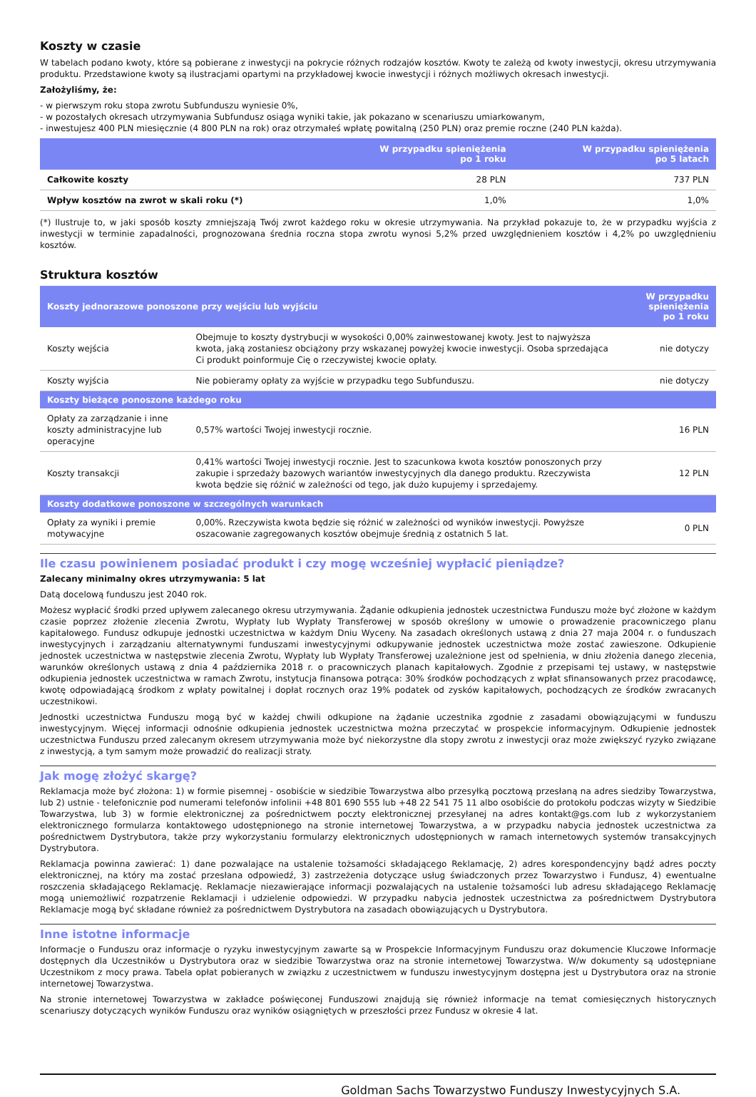Koszty w czasie
W tabelach podano kwoty, które są pobierane z inwestycji na pokrycie różnych rodzajów kosztów. Kwoty te zależą od kwoty inwestycji, okresu utrzymywania produktu. Przedstawione kwoty są ilustracjami opartymi na przykładowej kwocie inwestycji i różnych możliwych okresach inwestycji.
Założyliśmy, że:
- w pierwszym roku stopa zwrotu Subfunduszu wyniesie 0%,
- w pozostałych okresach utrzymywania Subfundusz osiąga wyniki takie, jak pokazano w scenariuszu umiarkowanym,
- inwestujesz 400 PLN miesięcznie (4 800 PLN na rok) oraz otrzymałeś wpłatę powitalną (250 PLN) oraz premie roczne (240 PLN każda).
| | W przypadku spieniężenia po 1 roku | W przypadku spieniężenia po 5 latach |
| --- | --- | --- |
| Całkowite koszty | 28 PLN | 737 PLN |
| Wpływ kosztów na zwrot w skali roku (*) | 1,0% | 1,0% |
(*) Ilustruje to, w jaki sposób koszty zmniejszają Twój zwrot każdego roku w okresie utrzymywania. Na przykład pokazuje to, że w przypadku wyjścia z inwestycji w terminie zapadalności, prognozowana średnia roczna stopa zwrotu wynosi 5,2% przed uwzględnieniem kosztów i 4,2% po uwzględnieniu kosztów.
Struktura kosztów
| Koszty jednorazowe ponoszone przy wejściu lub wyjściu | | W przypadku spieniężenia po 1 roku |
| --- | --- | --- |
| Koszty wejścia | Obejmuje to koszty dystrybucji w wysokości 0,00% zainwestowanej kwoty. Jest to najwyższa kwota, jaką zostaniesz obciążony przy wskazanej powyżej kwocie inwestycji. Osoba sprzedająca Ci produkt poinformuje Cię o rzeczywistej kwocie opłaty. | nie dotyczy |
| Koszty wyjścia | Nie pobieramy opłaty za wyjście w przypadku tego Subfunduszu. | nie dotyczy |
| Koszty bieżące ponoszone każdego roku | | |
| Opłaty za zarządzanie i inne koszty administracyjne lub operacyjne | 0,57% wartości Twojej inwestycji rocznie. | 16 PLN |
| Koszty transakcji | 0,41% wartości Twojej inwestycji rocznie. Jest to szacunkowa kwota kosztów ponoszonych przy zakupie i sprzedaży bazowych wariantów inwestycyjnych dla danego produktu. Rzeczywista kwota będzie się różnić w zależności od tego, jak dużo kupujemy i sprzedajemy. | 12 PLN |
| Koszty dodatkowe ponoszone w szczególnych warunkach | | |
| Opłaty za wyniki i premie motywacyjne | 0,00%. Rzeczywista kwota będzie się różnić w zależności od wyników inwestycji. Powyższe oszacowanie zagregowanych kosztów obejmuje średnią z ostatnich 5 lat. | 0 PLN |
Ile czasu powinienem posiadać produkt i czy mogę wcześniej wypłacić pieniądze?
Zalecany minimalny okres utrzymywania: 5 lat
Datą docelową funduszu jest 2040 rok.
Możesz wypłacić środki przed upływem zalecanego okresu utrzymywania. Żądanie odkupienia jednostek uczestnictwa Funduszu może być złożone w każdym czasie poprzez złożenie zlecenia Zwrotu, Wypłaty lub Wypłaty Transferowej w sposób określony w umowie o prowadzenie pracowniczego planu kapitałowego. Fundusz odkupuje jednostki uczestnictwa w każdym Dniu Wyceny. Na zasadach określonych ustawą z dnia 27 maja 2004 r. o funduszach inwestycyjnych i zarządzaniu alternatywnymi funduszami inwestycyjnymi odkupywanie jednostek uczestnictwa może zostać zawieszone. Odkupienie jednostek uczestnictwa w następstwie zlecenia Zwrotu, Wypłaty lub Wypłaty Transferowej uzależnione jest od spełnienia, w dniu złożenia danego zlecenia, warunków określonych ustawą z dnia 4 października 2018 r. o pracowniczych planach kapitałowych. Zgodnie z przepisami tej ustawy, w następstwie odkupienia jednostek uczestnictwa w ramach Zwrotu, instytucja finansowa potrąca: 30% środków pochodzących z wpłat sfinansowanych przez pracodawcę, kwotę odpowiadającą środkom z wpłaty powitalnej i dopłat rocznych oraz 19% podatek od zysków kapitałowych, pochodzących ze środków zwracanych uczestnikowi.
Jednostki uczestnictwa Funduszu mogą być w każdej chwili odkupione na żądanie uczestnika zgodnie z zasadami obowiązującymi w funduszu inwestycyjnym. Więcej informacji odnośnie odkupienia jednostek uczestnictwa można przeczytać w prospekcie informacyjnym. Odkupienie jednostek uczestnictwa Funduszu przed zalecanym okresem utrzymywania może być niekorzystne dla stopy zwrotu z inwestycji oraz może zwiększyć ryzyko związane z inwestycją, a tym samym może prowadzić do realizacji straty.
Jak mogę złożyć skargę?
Reklamacja może być złożona: 1) w formie pisemnej - osobiście w siedzibie Towarzystwa albo przesyłką pocztową przesłaną na adres siedziby Towarzystwa, lub 2) ustnie - telefonicznie pod numerami telefonów infolinii +48 801 690 555 lub +48 22 541 75 11 albo osobiście do protokołu podczas wizyty w Siedzibie Towarzystwa, lub 3) w formie elektronicznej za pośrednictwem poczty elektronicznej przesyłanej na adres kontakt@gs.com lub z wykorzystaniem elektronicznego formularza kontaktowego udostępnionego na stronie internetowej Towarzystwa, a w przypadku nabycia jednostek uczestnictwa za pośrednictwem Dystrybutora, także przy wykorzystaniu formularzy elektronicznych udostępnionych w ramach internetowych systemów transakcyjnych Dystrybutora.
Reklamacja powinna zawierać: 1) dane pozwalające na ustalenie tożsamości składającego Reklamację, 2) adres korespondencyjny bądź adres poczty elektronicznej, na który ma zostać przesłana odpowiedź, 3) zastrzeżenia dotyczące usług świadczonych przez Towarzystwo i Fundusz, 4) ewentualne roszczenia składającego Reklamację. Reklamacje niezawierające informacji pozwalających na ustalenie tożsamości lub adresu składającego Reklamację mogą uniemożliwić rozpatrzenie Reklamacji i udzielenie odpowiedzi. W przypadku nabycia jednostek uczestnictwa za pośrednictwem Dystrybutora Reklamacje mogą być składane również za pośrednictwem Dystrybutora na zasadach obowiązujących u Dystrybutora.
Inne istotne informacje
Informacje o Funduszu oraz informacje o ryzyku inwestycyjnym zawarte są w Prospekcie Informacyjnym Funduszu oraz dokumencie Kluczowe Informacje dostępnych dla Uczestników u Dystrybutora oraz w siedzibie Towarzystwa oraz na stronie internetowej Towarzystwa. W/w dokumenty są udostępniane Uczestnikom z mocy prawa. Tabela opłat pobieranych w związku z uczestnictwem w funduszu inwestycyjnym dostępna jest u Dystrybutora oraz na stronie internetowej Towarzystwa.
Na stronie internetowej Towarzystwa w zakładce poświęconej Funduszowi znajdują się również informacje na temat comiesięcznych historycznych scenariuszy dotyczących wyników Funduszu oraz wyników osiągniętych w przeszłości przez Fundusz w okresie 4 lat.
Goldman Sachs Towarzystwo Funduszy Inwestycyjnych S.A.